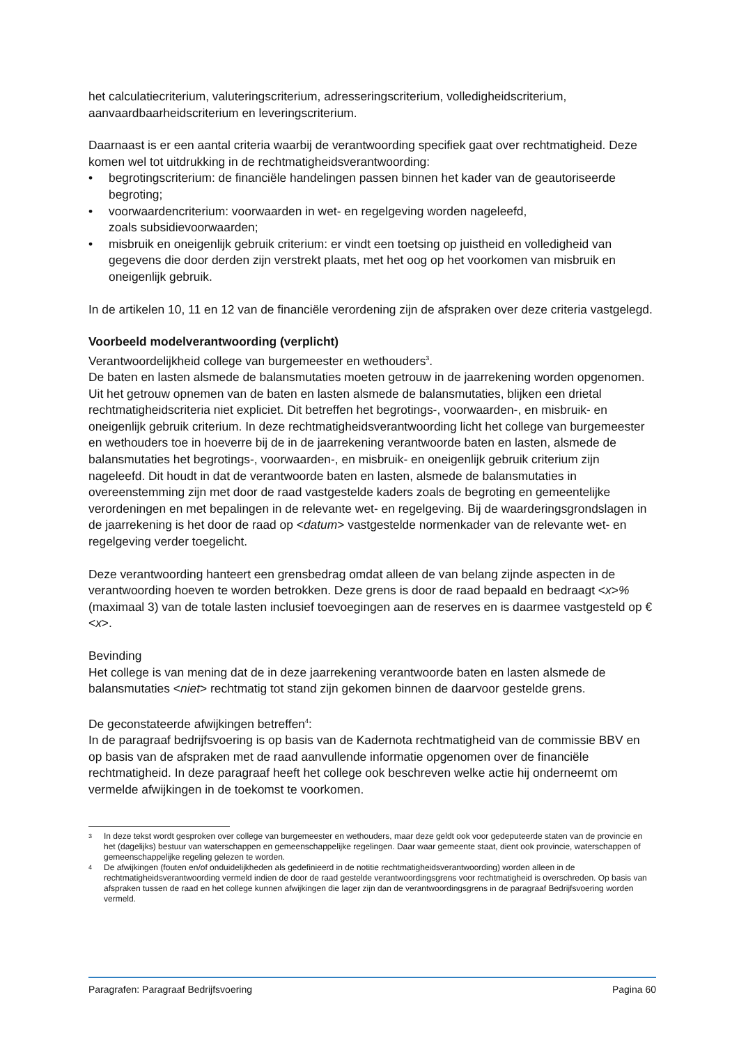het calculatiecriterium, valuteringscriterium, adresseringscriterium, volledigheidscriterium, aanvaardbaarheidscriterium en leveringscriterium.
Daarnaast is er een aantal criteria waarbij de verantwoording specifiek gaat over rechtmatigheid. Deze komen wel tot uitdrukking in de rechtmatigheidsverantwoording:
• begrotingscriterium: de financiële handelingen passen binnen het kader van de geautoriseerde begroting;
• voorwaardencriterium: voorwaarden in wet- en regelgeving worden nageleefd,
zoals subsidievoorwaarden;
• misbruik en oneigenlijk gebruik criterium: er vindt een toetsing op juistheid en volledigheid van gegevens die door derden zijn verstrekt plaats, met het oog op het voorkomen van misbruik en oneigenlijk gebruik.
In de artikelen 10, 11 en 12 van de financiële verordening zijn de afspraken over deze criteria vastgelegd.
Voorbeeld modelverantwoording (verplicht)
Verantwoordelijkheid college van burgemeester en wethouders<sup>3</sup>.
De baten en lasten alsmede de balansmutaties moeten getrouw in de jaarrekening worden opgenomen. Uit het getrouw opnemen van de baten en lasten alsmede de balansmutaties, blijken een drietal rechtmatigheidscriteria niet expliciet. Dit betreffen het begrotings-, voorwaarden-, en misbruik- en oneigenlijk gebruik criterium. In deze rechtmatigheidsverantwoording licht het college van burgemeester en wethouders toe in hoeverre bij de in de jaarrekening verantwoorde baten en lasten, alsmede de balansmutaties het begrotings-, voorwaarden-, en misbruik- en oneigenlijk gebruik criterium zijn nageleefd. Dit houdt in dat de verantwoorde baten en lasten, alsmede de balansmutaties in overeenstemming zijn met door de raad vastgestelde kaders zoals de begroting en gemeentelijke verordeningen en met bepalingen in de relevante wet- en regelgeving. Bij de waarderingsgrondslagen in de jaarrekening is het door de raad op <datum> vastgestelde normenkader van de relevante wet- en regelgeving verder toegelicht.
Deze verantwoording hanteert een grensbedrag omdat alleen de van belang zijnde aspecten in de verantwoording hoeven te worden betrokken. Deze grens is door de raad bepaald en bedraagt <x>% (maximaal 3) van de totale lasten inclusief toevoegingen aan de reserves en is daarmee vastgesteld op € <x>.
Bevinding
Het college is van mening dat de in deze jaarrekening verantwoorde baten en lasten alsmede de balansmutaties <niet> rechtmatig tot stand zijn gekomen binnen de daarvoor gestelde grens.
De geconstateerde afwijkingen betreffen<sup>4</sup>:
In de paragraaf bedrijfsvoering is op basis van de Kadernota rechtmatigheid van de commissie BBV en op basis van de afspraken met de raad aanvullende informatie opgenomen over de financiële rechtmatigheid. In deze paragraaf heeft het college ook beschreven welke actie hij onderneemt om vermelde afwijkingen in de toekomst te voorkomen.
3 In deze tekst wordt gesproken over college van burgemeester en wethouders, maar deze geldt ook voor gedeputeerde staten van de provincie en het (dagelijks) bestuur van waterschappen en gemeenschappelijke regelingen. Daar waar gemeente staat, dient ook provincie, waterschappen of gemeenschappelijke regeling gelezen te worden.
4 De afwijkingen (fouten en/of onduidelijkheden als gedefinieerd in de notitie rechtmatigheidsverantwoording) worden alleen in de rechtmatigheidsverantwoording vermeld indien de door de raad gestelde verantwoordingsgrens voor rechtmatigheid is overschreden. Op basis van afspraken tussen de raad en het college kunnen afwijkingen die lager zijn dan de verantwoordingsgrens in de paragraaf Bedrijfsvoering worden vermeld.
Paragrafen: Paragraaf Bedrijfsvoering Pagina 60